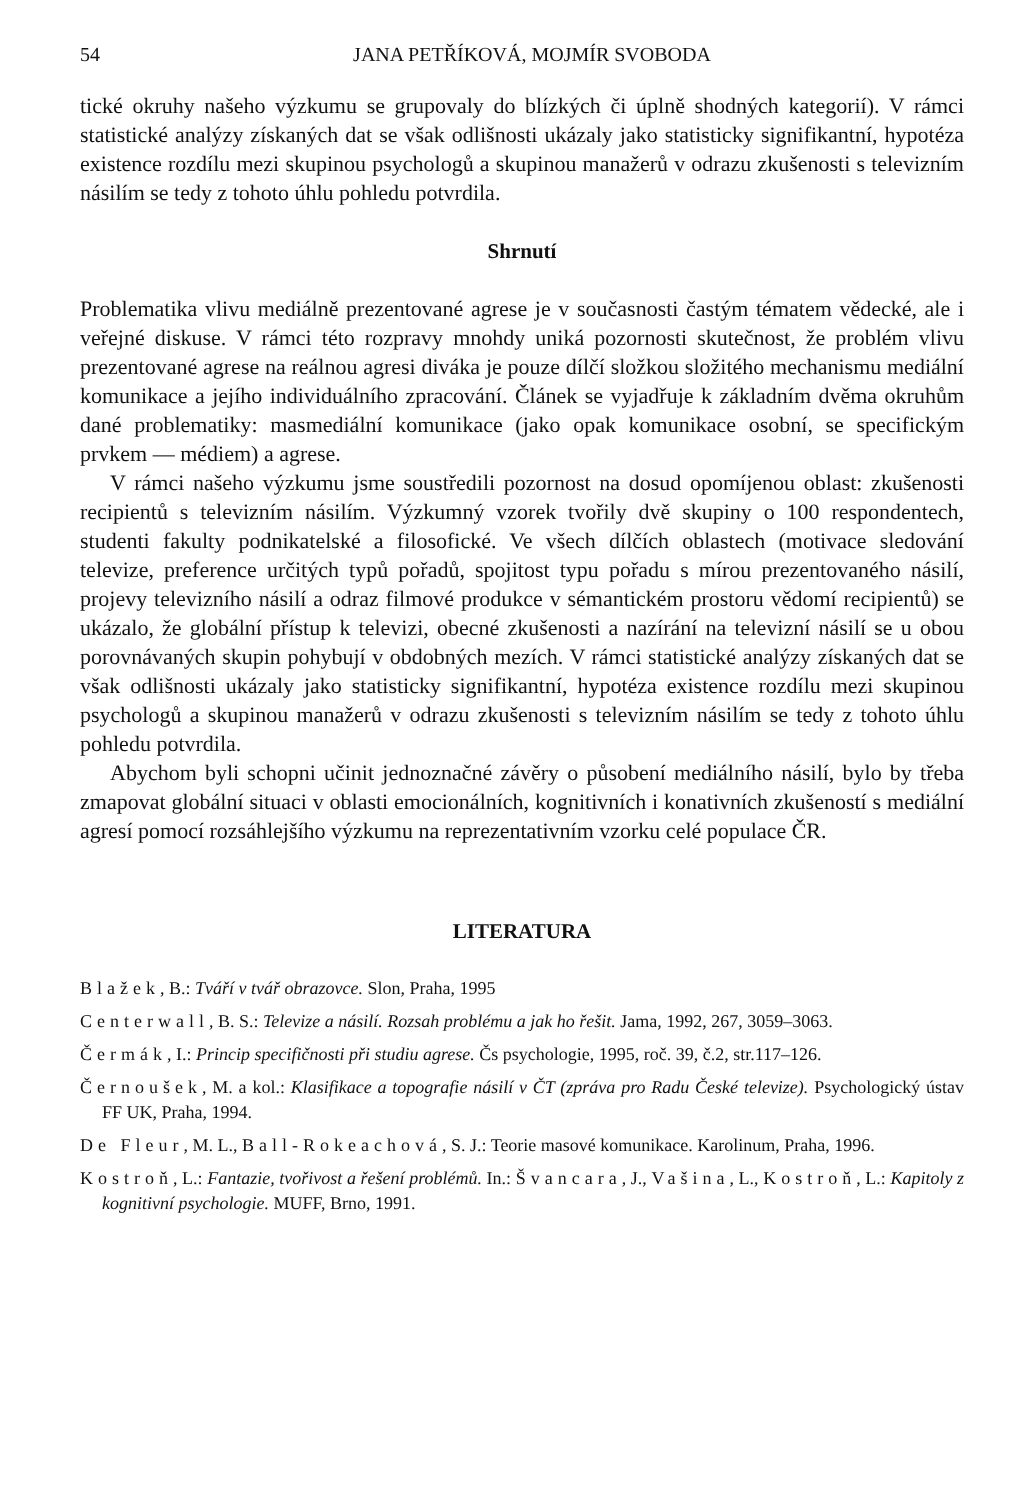54 JANA PETŘÍKOVÁ, MOJMÍR SVOBODA
tické okruhy našeho výzkumu se grupovaly do blízkých či úplně shodných kategorií). V rámci statistické analýzy získaných dat se však odlišnosti ukázaly jako statisticky signifikantní, hypotéza existence rozdílu mezi skupinou psychologů a skupinou manažerů v odrazu zkušenosti s televizním násilím se tedy z tohoto úhlu pohledu potvrdila.
Shrnutí
Problematika vlivu mediálně prezentované agrese je v současnosti častým tématem vědecké, ale i veřejné diskuse. V rámci této rozpravy mnohdy uniká pozornosti skutečnost, že problém vlivu prezentované agrese na reálnou agresi diváka je pouze dílčí složkou složitého mechanismu mediální komunikace a jejího individuálního zpracování. Článek se vyjadřuje k základním dvěma okruhům dané problematiky: masmediální komunikace (jako opak komunikace osobní, se specifickým prvkem — médiem) a agrese.
V rámci našeho výzkumu jsme soustředili pozornost na dosud opomíjenou oblast: zkušenosti recipientů s televizním násilím. Výzkumný vzorek tvořily dvě skupiny o 100 respondentech, studenti fakulty podnikatelské a filosofické. Ve všech dílčích oblastech (motivace sledování televize, preference určitých typů pořadů, spojitost typu pořadu s mírou prezentovaného násilí, projevy televizního násilí a odraz filmové produkce v sémantickém prostoru vědomí recipientů) se ukázalo, že globální přístup k televizi, obecné zkušenosti a nazírání na televizní násilí se u obou porovnávaných skupin pohybují v obdobných mezích. V rámci statistické analýzy získaných dat se však odlišnosti ukázaly jako statisticky signifikantní, hypotéza existence rozdílu mezi skupinou psychologů a skupinou manažerů v odrazu zkušenosti s televizním násilím se tedy z tohoto úhlu pohledu potvrdila.
Abychom byli schopni učinit jednoznačné závěry o působení mediálního násilí, bylo by třeba zmapovat globální situaci v oblasti emocionálních, kognitivních i konativních zkušeností s mediální agresí pomocí rozsáhlejšího výzkumu na reprezentativním vzorku celé populace ČR.
LITERATURA
Blažek, B.: Tváří v tvář obrazovce. Slon, Praha, 1995
Centerwall, B. S.: Televize a násilí. Rozsah problému a jak ho řešit. Jama, 1992, 267, 3059–3063.
Čermák, I.: Princip specifičnosti při studiu agrese. Čs psychologie, 1995, roč. 39, č.2, str.117–126.
Černoušek, M. a kol.: Klasifikace a topografie násilí v ČT (zpráva pro Radu České televize). Psychologický ústav FF UK, Praha, 1994.
De Fleur, M. L., Ball-Rokeachová, S. J.: Teorie masové komunikace. Karolinum, Praha, 1996.
Kostroň, L.: Fantazie, tvořivost a řešení problémů. In.: Švancara, J., Vašina, L., Kostroň, L.: Kapitoly z kognitivní psychologie. MUFF, Brno, 1991.